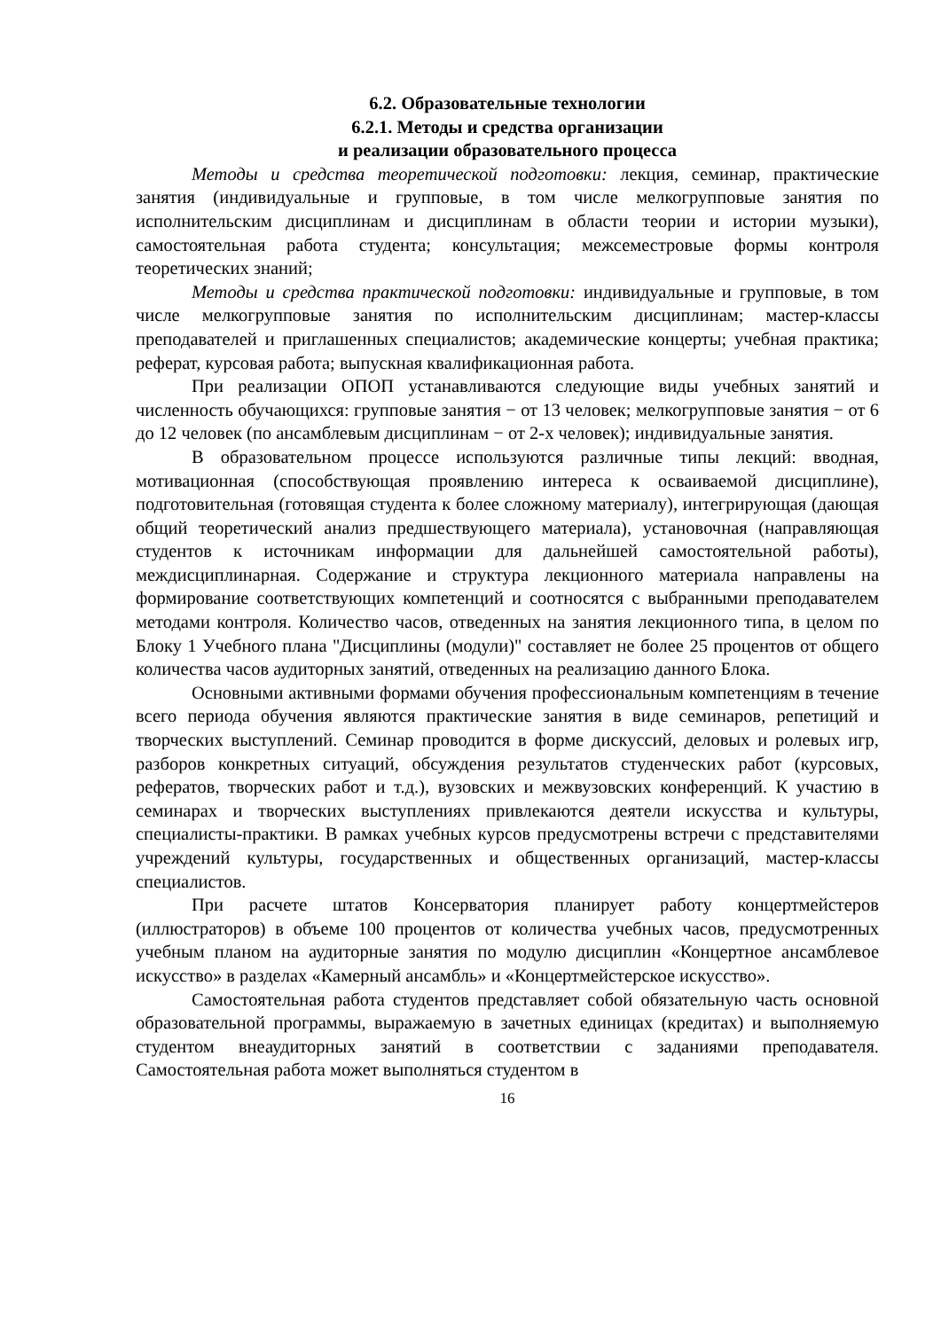6.2. Образовательные технологии
6.2.1. Методы и средства организации
и реализации образовательного процесса
Методы и средства теоретической подготовки: лекция, семинар, практические занятия (индивидуальные и групповые, в том числе мелкогрупповые занятия по исполнительским дисциплинам и дисциплинам в области теории и истории музыки), самостоятельная работа студента; консультация; межсеместровые формы контроля теоретических знаний;
Методы и средства практической подготовки: индивидуальные и групповые, в том числе мелкогрупповые занятия по исполнительским дисциплинам; мастер-классы преподавателей и приглашенных специалистов; академические концерты; учебная практика; реферат, курсовая работа; выпускная квалификационная работа.
При реализации ОПОП устанавливаются следующие виды учебных занятий и численность обучающихся: групповые занятия − от 13 человек; мелкогрупповые занятия − от 6 до 12 человек (по ансамблевым дисциплинам − от 2-х человек); индивидуальные занятия.
В образовательном процессе используются различные типы лекций: вводная, мотивационная (способствующая проявлению интереса к осваиваемой дисциплине), подготовительная (готовящая студента к более сложному материалу), интегрирующая (дающая общий теоретический анализ предшествующего материала), установочная (направляющая студентов к источникам информации для дальнейшей самостоятельной работы), междисциплинарная. Содержание и структура лекционного материала направлены на формирование соответствующих компетенций и соотносятся с выбранными преподавателем методами контроля. Количество часов, отведенных на занятия лекционного типа, в целом по Блоку 1 Учебного плана "Дисциплины (модули)" составляет не более 25 процентов от общего количества часов аудиторных занятий, отведенных на реализацию данного Блока.
Основными активными формами обучения профессиональным компетенциям в течение всего периода обучения являются практические занятия в виде семинаров, репетиций и творческих выступлений. Семинар проводится в форме дискуссий, деловых и ролевых игр, разборов конкретных ситуаций, обсуждения результатов студенческих работ (курсовых, рефератов, творческих работ и т.д.), вузовских и межвузовских конференций. К участию в семинарах и творческих выступлениях привлекаются деятели искусства и культуры, специалисты-практики. В рамках учебных курсов предусмотрены встречи с представителями учреждений культуры, государственных и общественных организаций, мастер-классы специалистов.
При расчете штатов Консерватория планирует работу концертмейстеров (иллюстраторов) в объеме 100 процентов от количества учебных часов, предусмотренных учебным планом на аудиторные занятия по модулю дисциплин «Концертное ансамблевое искусство» в разделах «Камерный ансамбль» и «Концертмейстерское искусство».
Самостоятельная работа студентов представляет собой обязательную часть основной образовательной программы, выражаемую в зачетных единицах (кредитах) и выполняемую студентом внеаудиторных занятий в соответствии с заданиями преподавателя. Самостоятельная работа может выполняться студентом в
16